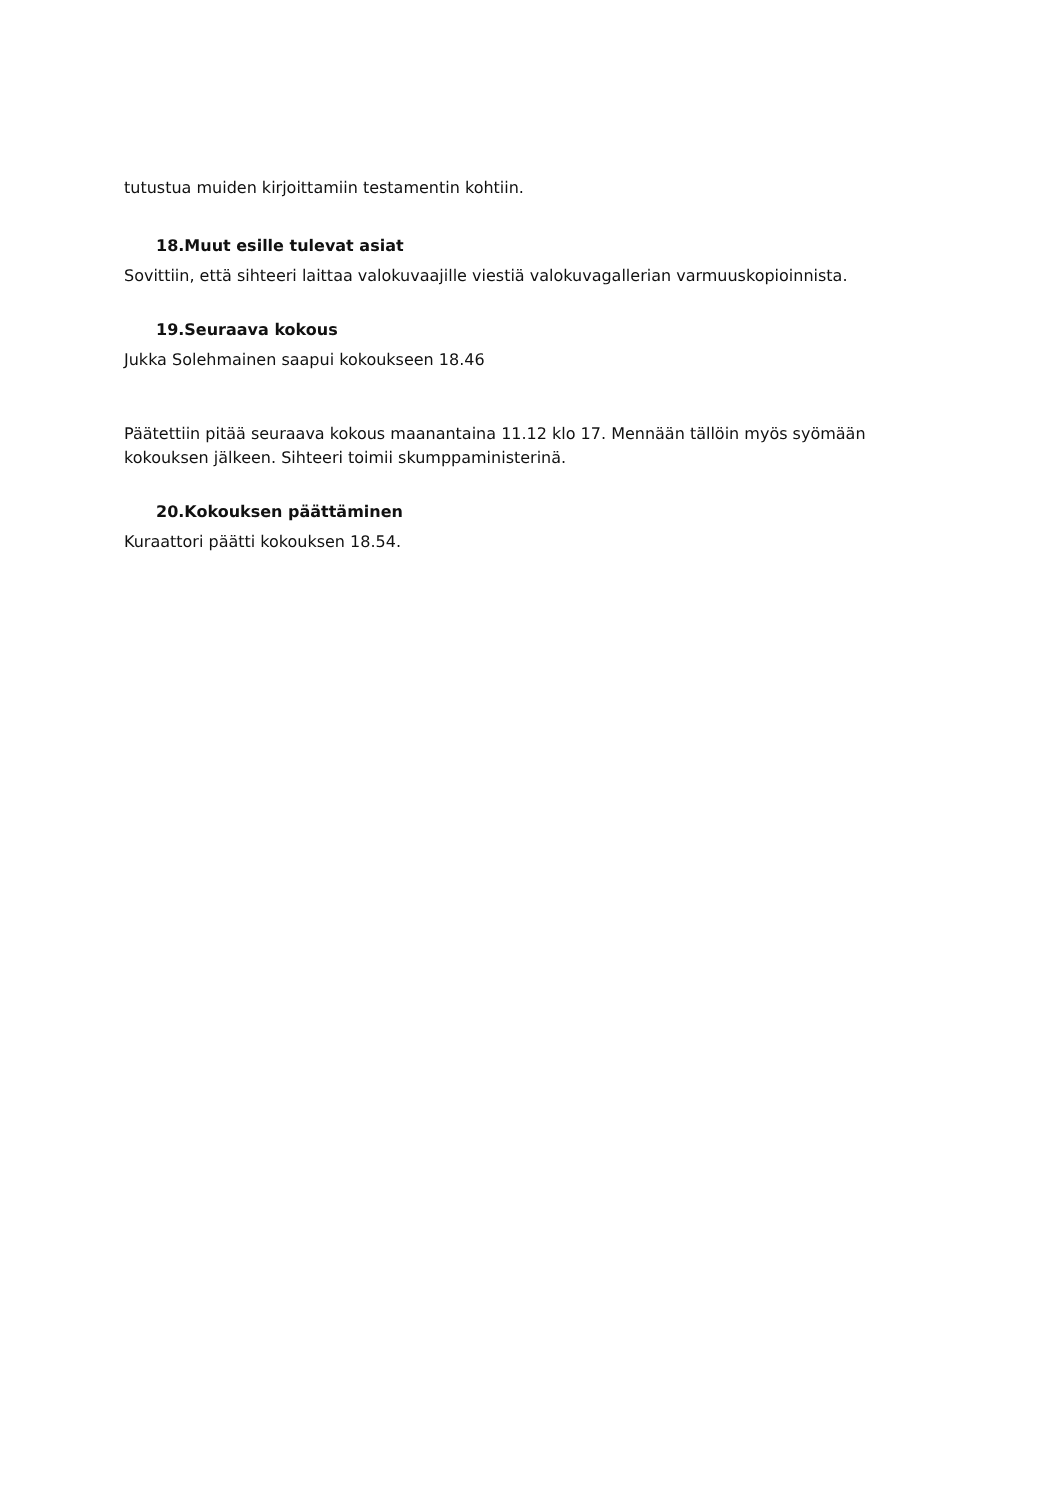tutustua muiden kirjoittamiin testamentin kohtiin.
18.Muut esille tulevat asiat
Sovittiin, että sihteeri laittaa valokuvaajille viestiä valokuvagallerian varmuuskopioinnista.
19.Seuraava kokous
Jukka Solehmainen saapui kokoukseen 18.46
Päätettiin pitää seuraava kokous maanantaina 11.12 klo 17. Mennään tällöin myös syömään kokouksen jälkeen. Sihteeri toimii skumppaministerinä.
20.Kokouksen päättäminen
Kuraattori päätti kokouksen 18.54.